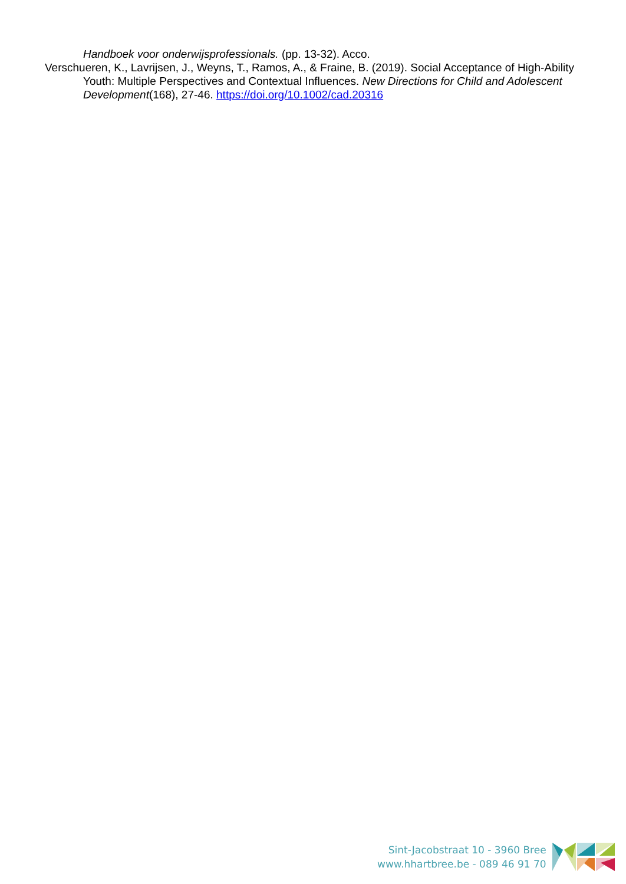Handboek voor onderwijsprofessionals. (pp. 13-32). Acco.
Verschueren, K., Lavrijsen, J., Weyns, T., Ramos, A., & Fraine, B. (2019). Social Acceptance of High-Ability Youth: Multiple Perspectives and Contextual Influences. New Directions for Child and Adolescent Development(168), 27-46. https://doi.org/10.1002/cad.20316
Sint-Jacobstraat 10 - 3960 Bree
www.hhartbree.be - 089 46 91 70